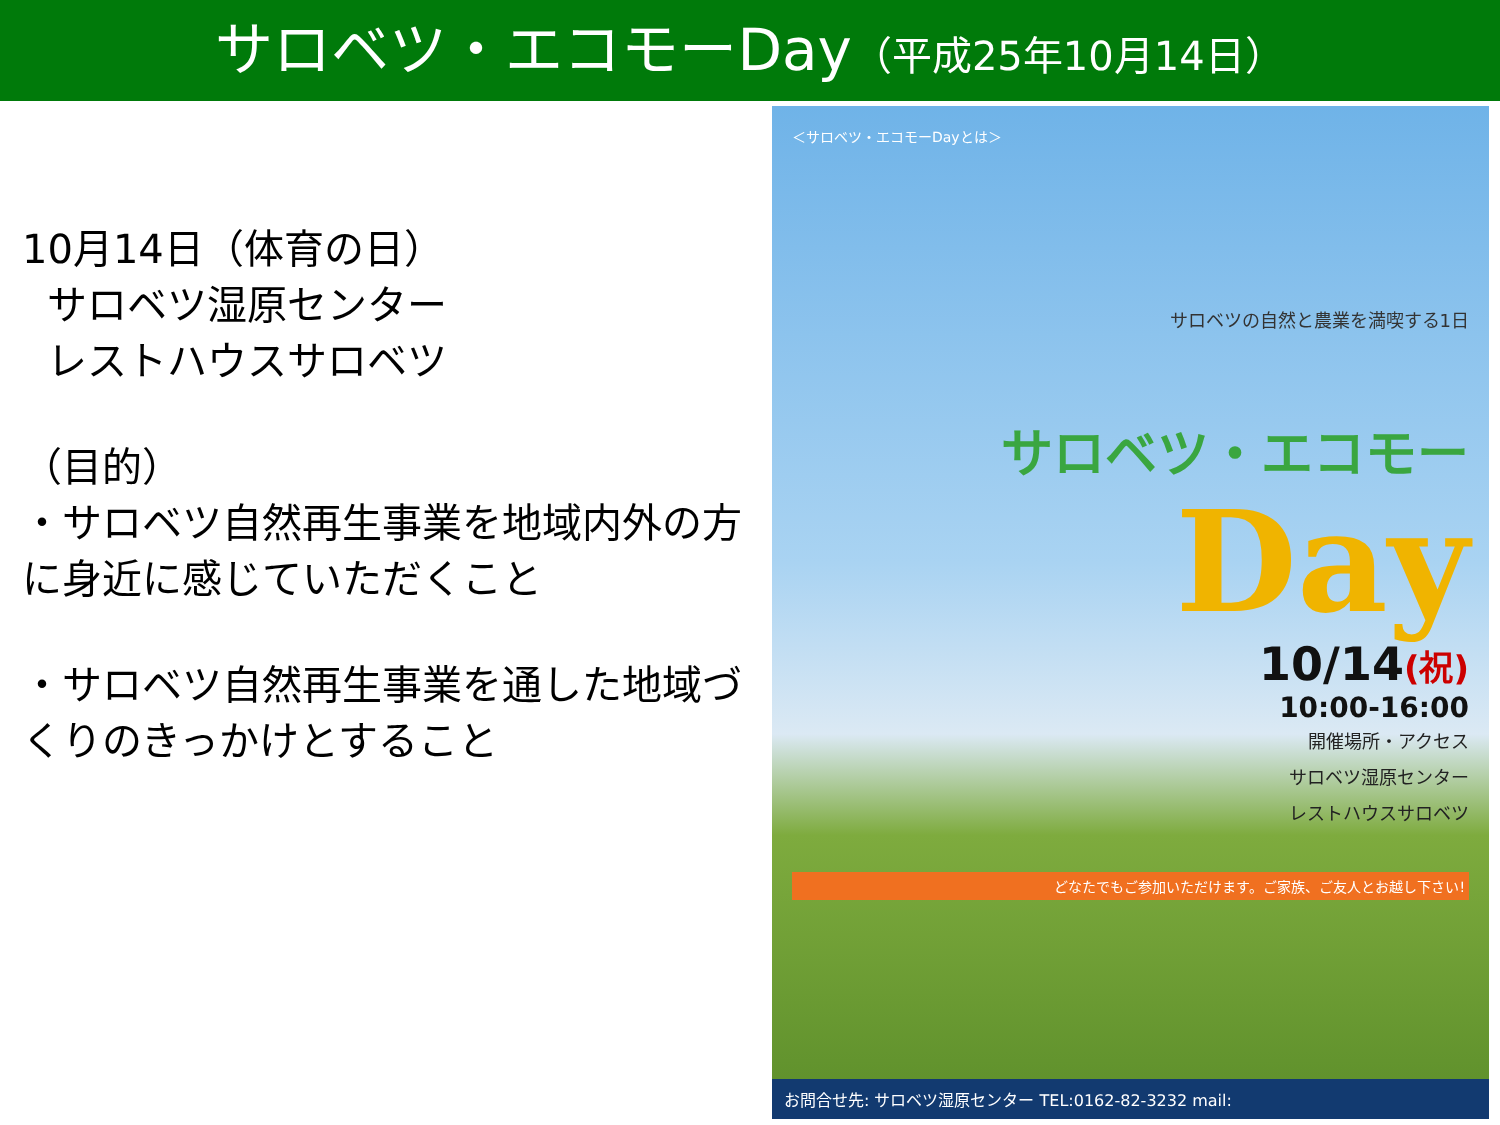サロベツ・エコモーDay（平成25年10月14日）
10月14日（体育の日）
サロベツ湿原センター
レストハウスサロベツ
（目的）
・サロベツ自然再生事業を地域内外の方に身近に感じていただくこと
・サロベツ自然再生事業を通した地域づくりのきっかけとすること
＜サロベツ・エコモーDayとは＞
サロベツの自然と農業を満喫する1日
サロベツ・エコモー
Day
10/14(祝)
10:00-16:00
開催場所・アクセス
サロベツ湿原センター
レストハウスサロベツ
どなたでもご参加いただけます。ご家族、ご友人とお越し下さい!
お問合せ先: サロベツ湿原センター TEL:0162-82-3232 mail: